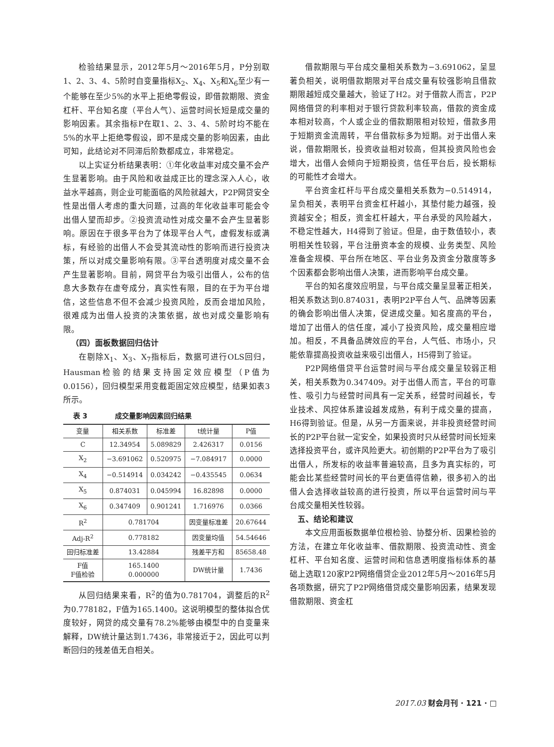检验结果显示，2012年5月～2016年5月，P分别取1、2、3、4、5阶时自变量指标X<sub>2</sub>、X<sub>4</sub>、X<sub>5</sub>和X<sub>6</sub>至少有一个能够在至少5%的水平上拒绝零假设，即借款期限、资金杠杆、平台知名度（平台人气）、运营时间长短是成交量的影响因素。其余指标P在取1、2、3、4、5阶时均不能在5%的水平上拒绝零假设，即不是成交量的影响因素，由此可知，此结论对不同滞后阶数都成立，非常稳定。
以上实证分析结果表明：①年化收益率对成交量不会产生显著影响。由于风险和收益成正比的理念深入人心，收益水平越高，则企业可能面临的风险就越大，P2P网贷安全性是出借人考虑的重大问题，过高的年化收益率可能会令出借人望而却步。②投资流动性对成交量不会产生显著影响。原因在于很多平台为了体现平台人气，虚假发标或满标，有经验的出借人不会受其流动性的影响而进行投资决策，所以对成交量影响有限。③平台透明度对成交量不会产生显著影响。目前，网贷平台为吸引出借人，公布的信息大多数存在虚夸成分，真实性有限，目的在于为平台增信，这些信息不但不会减少投资风险，反而会增加风险，很难成为出借人投资的决策依据，故也对成交量影响有限。
（四）面板数据回归估计
在剔除X<sub>1</sub>、X<sub>3</sub>、X<sub>7</sub>指标后，数据可进行OLS回归，Hausman检验的结果支持固定效应模型（P值为0.0156），回归模型采用变截距固定效应模型，结果如表3所示。
表 3 成交量影响因素回归结果
| 变量 | 相关系数 | 标准差 | t统计量 | P值 |
| --- | --- | --- | --- | --- |
| C | 12.34954 | 5.089829 | 2.426317 | 0.0156 |
| X<sub>2</sub> | −3.691062 | 0.520975 | −7.084917 | 0.0000 |
| X<sub>4</sub> | −0.514914 | 0.034242 | −0.435545 | 0.0634 |
| X<sub>5</sub> | 0.874031 | 0.045994 | 16.82898 | 0.0000 |
| X<sub>6</sub> | 0.347409 | 0.901241 | 1.716976 | 0.0366 |
| R<sup>2</sup> | 0.781704 | | 因变量标准差 | 20.67644 |
| Adj-R<sup>2</sup> | 0.778182 | | 因变量均值 | 54.54646 |
| 回归标准差 | 13.42884 | | 残差平方和 | 85658.48 |
| F值 F值检验 | 165.1400 0.000000 | | DW统计量 | 1.7436 |
从回归结果来看，R<sup>2</sup>的值为0.781704，调整后的R<sup>2</sup>为0.778182，F值为165.1400。这说明模型的整体拟合优度较好，网贷的成交量有78.2%能够由模型中的自变量来解释，DW统计量达到1.7436，非常接近于2，因此可以判断回归的残差值无自相关。
借款期限与平台成交量相关系数为−3.691062，呈显著负相关，说明借款期限对平台成交量有较强影响且借款期限越短成交量越大，验证了H2。对于借款人而言，P2P网络借贷的利率相对于银行贷款利率较高，借款的资金成本相对较高，个人或企业的借款期限相对较短，借款多用于短期资金流周转，平台借款标多为短期。对于出借人来说，借款期限长，投资收益相对较高，但其投资风险也会增大，出借人会倾向于短期投资，信任平台后，投长期标的可能性才会增大。
平台资金杠杆与平台成交量相关系数为−0.514914，呈负相关，表明平台资金杠杆越小，其垫付能力越强，投资越安全；相反，资金杠杆越大，平台承受的风险越大，不稳定性越大，H4得到了验证。但是，由于数值较小，表明相关性较弱，平台注册资本金的规模、业务类型、风险准备金规模、平台所在地区、平台业务及资金分散度等多个因素都会影响出借人决策，进而影响平台成交量。
平台的知名度效应明显，与平台成交量呈显著正相关，相关系数达到0.874031，表明P2P平台人气、品牌等因素的确会影响出借人决策，促进成交量。知名度高的平台，增加了出借人的信任度，减小了投资风险，成交量相应增加。相反，不具备品牌效应的平台，人气低、市场小，只能依靠提高投资收益来吸引出借人，H5得到了验证。
P2P网络借贷平台运营时间与平台成交量呈较弱正相关，相关系数为0.347409。对于出借人而言，平台的可靠性、吸引力与经营时间具有一定关系，经营时间越长，专业技术、风控体系建设越发成熟，有利于成交量的提高，H6得到验证。但是，从另一方面来说，并非投资经营时间长的P2P平台就一定安全，如果投资时只从经营时间长短来选择投资平台，或许风险更大。初创期的P2P平台为了吸引出借人，所发标的收益率普遍较高，且多为真实标的，可能会比某些经营时间长的平台更值得信赖，很多初入的出借人会选择收益较高的进行投资，所以平台运营时间与平台成交量相关性较弱。
五、结论和建议
本文应用面板数据单位根检验、协整分析、因果检验的方法，在建立年化收益率、借款期限、投资流动性、资金杠杆、平台知名度、运营时间和信息透明度指标体系的基础上选取120家P2P网络借贷企业2012年5月～2016年5月各项数据，研究了P2P网络借贷成交量影响因素，结果发现借款期限、资金杠
2017.03 财会月刊 · 121 · □